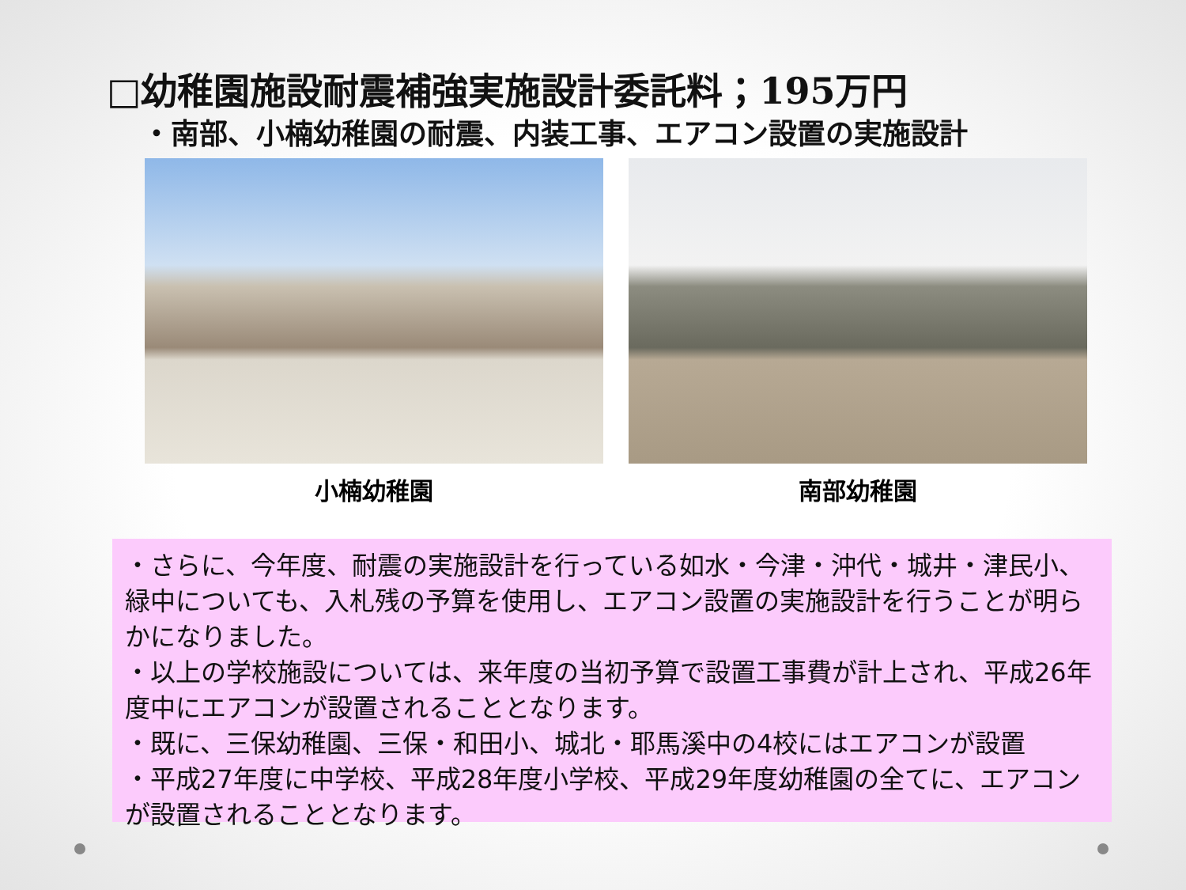□幼稚園施設耐震補強実施設計委託料；195万円
・南部、小楠幼稚園の耐震、内装工事、エアコン設置の実施設計
小楠幼稚園 南部幼稚園
・さらに、今年度、耐震の実施設計を行っている如水・今津・沖代・城井・津民小、緑中についても、入札残の予算を使用し、エアコン設置の実施設計を行うことが明らかになりました。
・以上の学校施設については、来年度の当初予算で設置工事費が計上され、平成26年度中にエアコンが設置されることとなります。
・既に、三保幼稚園、三保・和田小、城北・耶馬溪中の4校にはエアコンが設置
・平成27年度に中学校、平成28年度小学校、平成29年度幼稚園の全てに、エアコンが設置されることとなります。